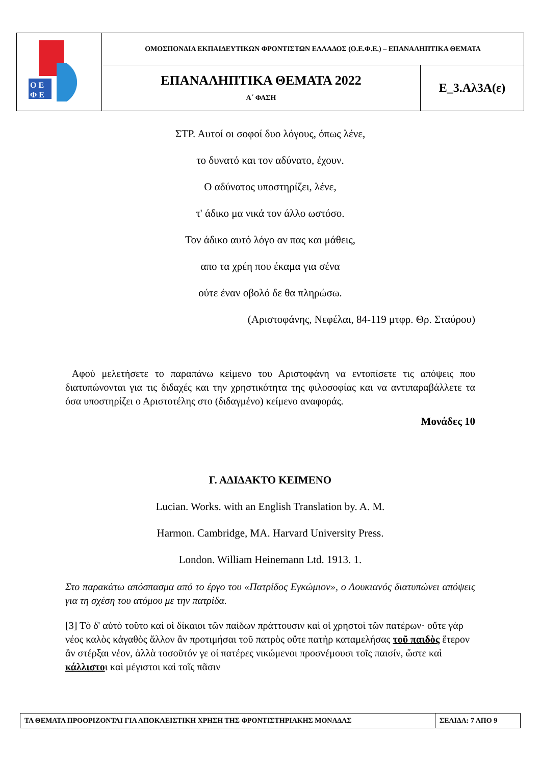| Ο Ε Φ Ε | ΟΜΟΣΠΟΝΔΙΑ ΕΚΠΑΙΔΕΥΤΙΚΩΝ ΦΡΟΝΤΙΣΤΩΝ ΕΛΛΑΔΟΣ (Ο.Ε.Φ.Ε.) – ΕΠΑΝΑΛΗΠΤΙΚΑ ΘΕΜΑΤΑ | |
| | ΕΠΑΝΑΛΗΠΤΙΚΑ ΘΕΜΑΤΑ 2022 Α΄ ΦΑΣΗ | Ε_3.Αλ3Α(ε) |
ΣΤΡ. Αυτοί οι σοφοί δυο λόγους, όπως λένε,
το δυνατό και τον αδύνατο, έχουν.
Ο αδύνατος υποστηρίζει, λένε,
τ' άδικο μα νικά τον άλλο ωστόσο.
Τον άδικο αυτό λόγο αν πας και μάθεις,
απο τα χρέη που έκαμα για σένα
ούτε έναν οβολό δε θα πληρώσω.
(Αριστοφάνης, Νεφέλαι, 84-119 μτφρ. Θρ. Σταύρου)
Αφού μελετήσετε το παραπάνω κείμενο του Αριστοφάνη να εντοπίσετε τις απόψεις που διατυπώνονται για τις διδαχές και την χρηστικότητα της φιλοσοφίας και να αντιπαραβάλλετε τα όσα υποστηρίζει ο Αριστοτέλης στο (διδαγμένο) κείμενο αναφοράς.
Μονάδες 10
Γ. ΑΔΙΔΑΚΤΟ ΚΕΙΜΕΝΟ
Lucian. Works. with an English Translation by. A. M.
Harmon. Cambridge, MA. Harvard University Press.
London. William Heinemann Ltd. 1913. 1.
Στο παρακάτω απόσπασμα από το έργο του «Πατρίδος Εγκώμιον», ο Λουκιανός διατυπώνει απόψεις για τη σχέση του ατόμου με την πατρίδα.
[3] Τὸ δ' αὐτὸ τοῦτο καὶ οἱ δίκαιοι τῶν παίδων πράττουσιν καὶ οἱ χρηστοὶ τῶν πατέρων· οὔτε γὰρ νέος καλὸς κἀγαθὸς ἄλλον ἂν προτιμήσαι τοῦ πατρὸς οὔτε πατὴρ καταμελήσας τοῦ παιδὸς ἕτερον ἂν στέρξαι νέον, ἀλλὰ τοσοῦτόν γε οἱ πατέρες νικώμενοι προσνέμουσι τοῖς παισίν, ὥστε καὶ κάλλιστοι καὶ μέγιστοι καὶ τοῖς πᾶσιν
| ΤΑ ΘΕΜΑΤΑ ΠΡΟΟΡΙΖΟΝΤΑΙ ΓΙΑ ΑΠΟΚΛΕΙΣΤΙΚΗ ΧΡΗΣΗ ΤΗΣ ΦΡΟΝΤΙΣΤΗΡΙΑΚΗΣ ΜΟΝΑΔΑΣ | ΣΕΛΙΔΑ: 7 ΑΠΟ 9 |